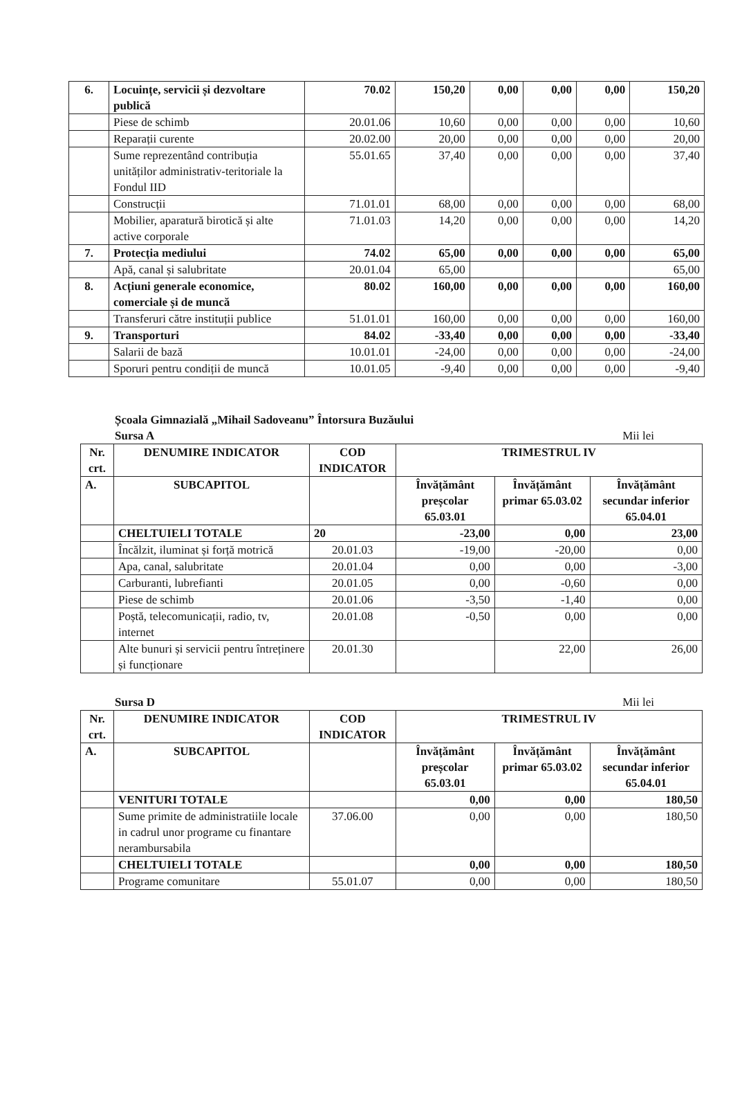| 6. | Locuințe, servicii și dezvoltare publică | 70.02 | 150,20 | 0,00 | 0,00 | 0,00 | 150,20 |
| | Piese de schimb | 20.01.06 | 10,60 | 0,00 | 0,00 | 0,00 | 10,60 |
| | Reparații curente | 20.02.00 | 20,00 | 0,00 | 0,00 | 0,00 | 20,00 |
| | Sume reprezentând contribuția unităților administrativ-teritoriale la Fondul IID | 55.01.65 | 37,40 | 0,00 | 0,00 | 0,00 | 37,40 |
| | Construcții | 71.01.01 | 68,00 | 0,00 | 0,00 | 0,00 | 68,00 |
| | Mobilier, aparatură birotică și alte active corporale | 71.01.03 | 14,20 | 0,00 | 0,00 | 0,00 | 14,20 |
| 7. | Protecția mediului | 74.02 | 65,00 | 0,00 | 0,00 | 0,00 | 65,00 |
| | Apă, canal și salubritate | 20.01.04 | 65,00 | | | | 65,00 |
| 8. | Acțiuni generale economice, comerciale și de muncă | 80.02 | 160,00 | 0,00 | 0,00 | 0,00 | 160,00 |
| | Transferuri către instituții publice | 51.01.01 | 160,00 | 0,00 | 0,00 | 0,00 | 160,00 |
| 9. | Transporturi | 84.02 | -33,40 | 0,00 | 0,00 | 0,00 | -33,40 |
| | Salarii de bază | 10.01.01 | -24,00 | 0,00 | 0,00 | 0,00 | -24,00 |
| | Sporuri pentru condiții de muncă | 10.01.05 | -9,40 | 0,00 | 0,00 | 0,00 | -9,40 |
Școala Gimnazială „Mihail Sadoveanu” Întorsura Buzăului
Sursa A Mii lei
| Nr. crt. | DENUMIRE INDICATOR | COD INDICATOR | TRIMESTRUL IV | | |
| A. | SUBCAPITOL | | Învățământ preșcolar 65.03.01 | Învățământ primar 65.03.02 | Învățământ secundar inferior 65.04.01 |
| | CHELTUIELI TOTALE | 20 | -23,00 | 0,00 | 23,00 |
| | Încălzit, iluminat și forță motrică | 20.01.03 | -19,00 | -20,00 | 0,00 |
| | Apa, canal, salubritate | 20.01.04 | 0,00 | 0,00 | -3,00 |
| | Carburanti, lubrefianti | 20.01.05 | 0,00 | -0,60 | 0,00 |
| | Piese de schimb | 20.01.06 | -3,50 | -1,40 | 0,00 |
| | Poștă, telecomunicații, radio, tv, internet | 20.01.08 | -0,50 | 0,00 | 0,00 |
| | Alte bunuri și servicii pentru întreținere și funcționare | 20.01.30 | | 22,00 | 26,00 |
Sursa D Mii lei
| Nr. crt. | DENUMIRE INDICATOR | COD INDICATOR | TRIMESTRUL IV | | |
| A. | SUBCAPITOL | | Învățământ preșcolar 65.03.01 | Învățământ primar 65.03.02 | Învățământ secundar inferior 65.04.01 |
| | VENITURI TOTALE | | 0,00 | 0,00 | 180,50 |
| | Sume primite de administratiile locale in cadrul unor programe cu finantare nerambursabila | 37.06.00 | 0,00 | 0,00 | 180,50 |
| | CHELTUIELI TOTALE | | 0,00 | 0,00 | 180,50 |
| | Programe comunitare | 55.01.07 | 0,00 | 0,00 | 180,50 |